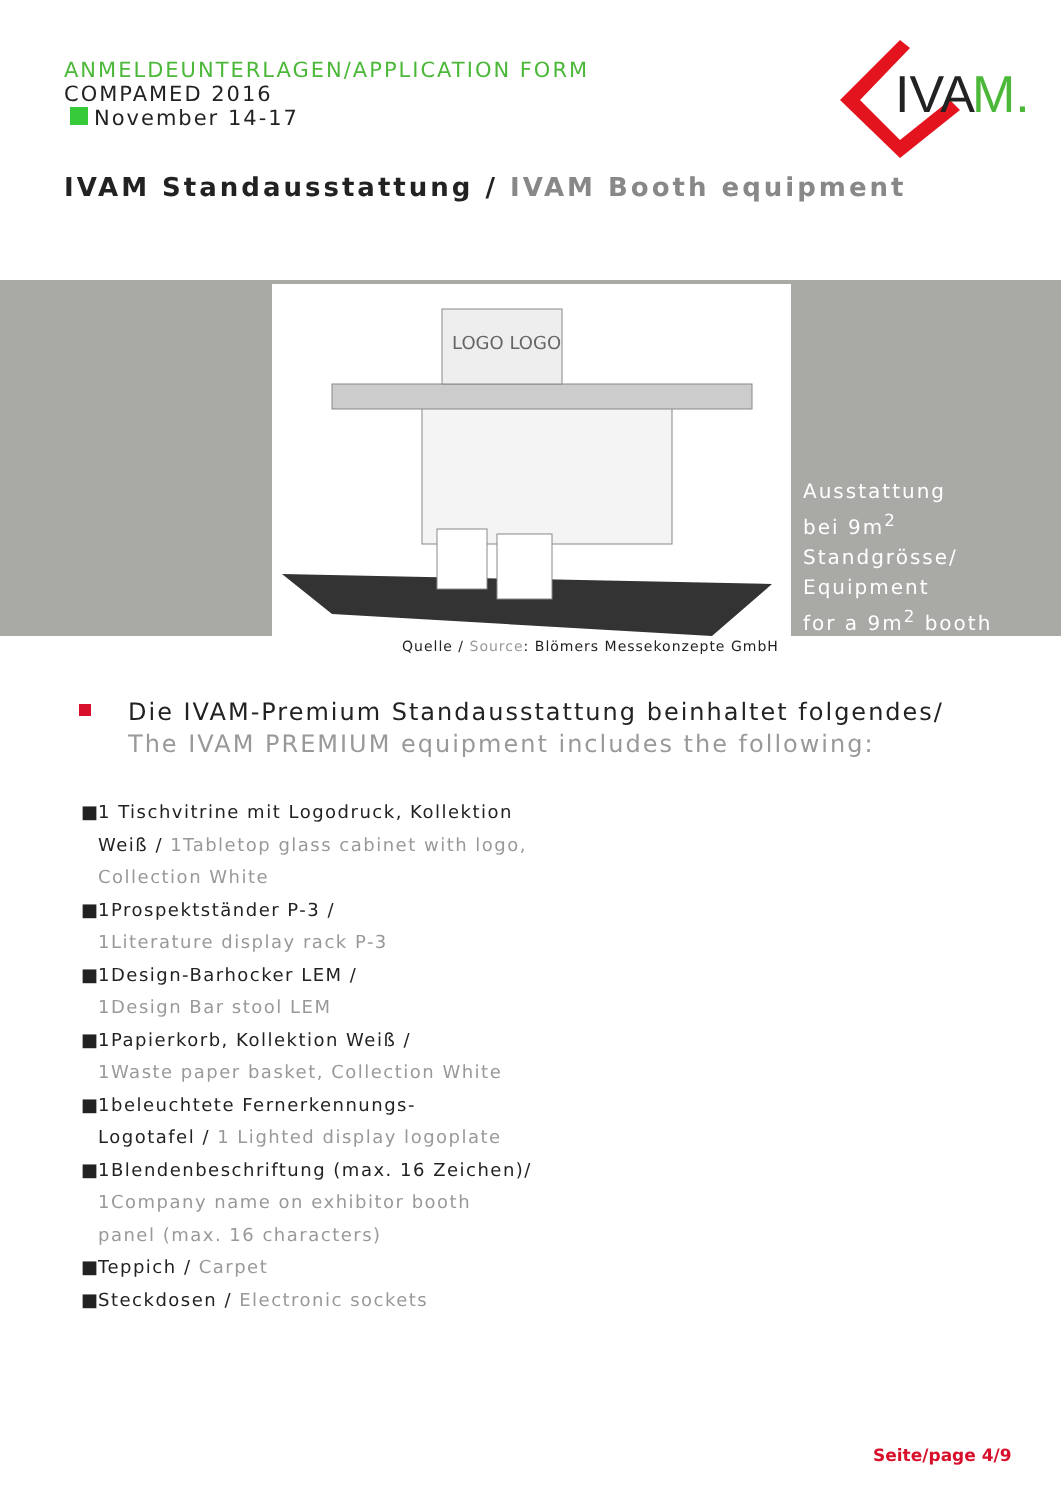ANMELDEUNTERLAGEN/APPLICATION FORM
COMPAMED 2016
November 14-17
IVA
M.
IVAM Standausstattung / IVAM Booth equipment
LOGO LOGO
Ausstattung
bei 9m<sup>2</sup>
Standgrösse/
Equipment
for a 9m<sup>2</sup> booth
Quelle / Source: Blömers Messekonzepte GmbH
Die IVAM-Premium Standausstattung beinhaltet folgendes/
The IVAM PREMIUM equipment includes the following:
■ 1 Tischvitrine mit Logodruck, Kollektion
Weiß / 1Tabletop glass cabinet with logo,
Collection White
■ 1Prospektständer P-3 /
1Literature display rack P-3
■ 1Design-Barhocker LEM /
1Design Bar stool LEM
■ 1Papierkorb, Kollektion Weiß /
1Waste paper basket, Collection White
■ 1beleuchtete Fernerkennungs-
Logotafel / 1 Lighted display logoplate
■ 1Blendenbeschriftung (max. 16 Zeichen)/
1Company name on exhibitor booth
panel (max. 16 characters)
■ Teppich / Carpet
■ Steckdosen / Electronic sockets
Seite/page 4/9